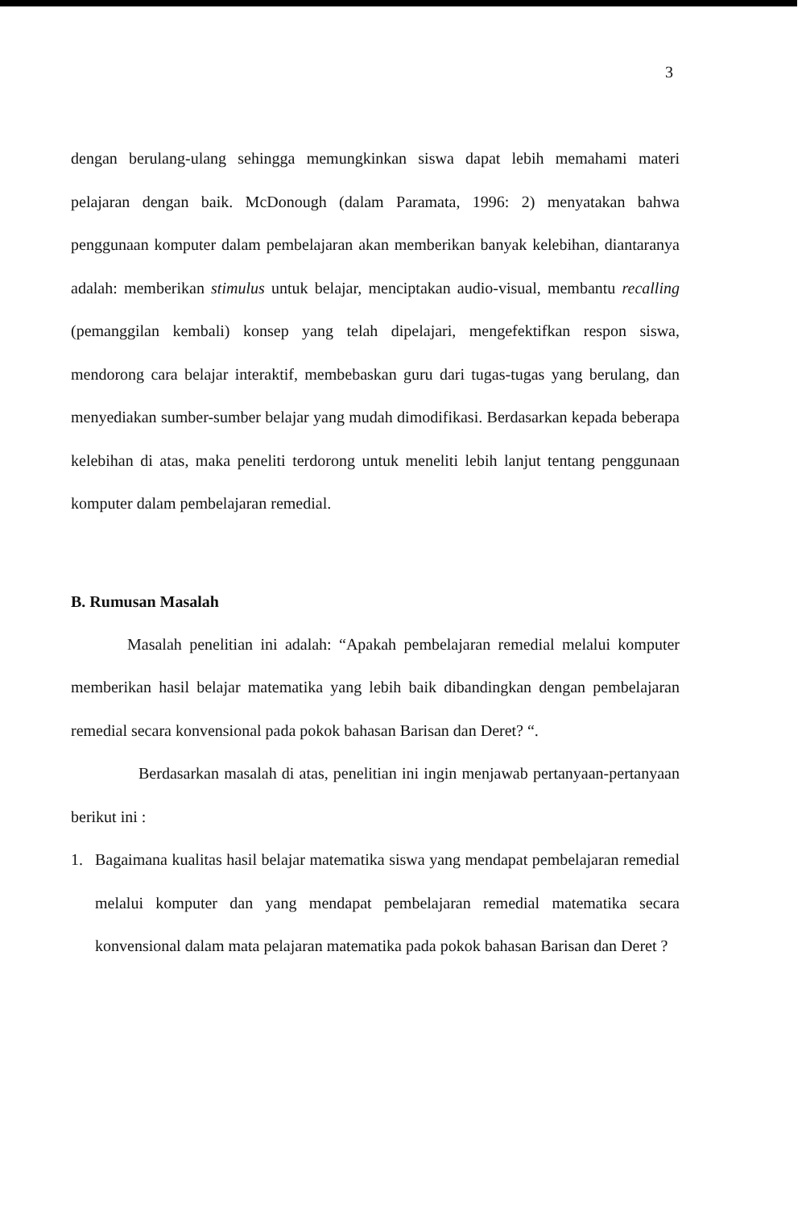3
dengan berulang-ulang sehingga memungkinkan siswa dapat lebih memahami materi pelajaran dengan baik. McDonough (dalam Paramata, 1996: 2) menyatakan bahwa penggunaan komputer dalam pembelajaran akan memberikan banyak kelebihan, diantaranya adalah: memberikan stimulus untuk belajar, menciptakan audio-visual, membantu recalling (pemanggilan kembali) konsep yang telah dipelajari, mengefektifkan respon siswa, mendorong cara belajar interaktif, membebaskan guru dari tugas-tugas yang berulang, dan menyediakan sumber-sumber belajar yang mudah dimodifikasi. Berdasarkan kepada beberapa kelebihan di atas, maka peneliti terdorong untuk meneliti lebih lanjut tentang penggunaan komputer dalam pembelajaran remedial.
B. Rumusan Masalah
Masalah penelitian ini adalah: “Apakah pembelajaran remedial melalui komputer memberikan hasil belajar matematika yang lebih baik dibandingkan dengan pembelajaran remedial secara konvensional pada pokok bahasan Barisan dan Deret? “.
Berdasarkan masalah di atas, penelitian ini ingin menjawab pertanyaan-pertanyaan berikut ini :
1. Bagaimana kualitas hasil belajar matematika siswa yang mendapat pembelajaran remedial melalui komputer dan yang mendapat pembelajaran remedial matematika secara konvensional dalam mata pelajaran matematika pada pokok bahasan Barisan dan Deret ?